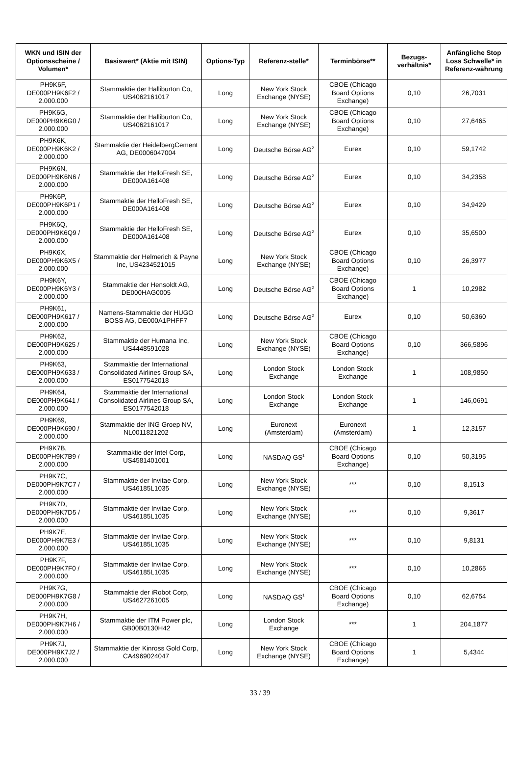| WKN und ISIN der Optionsscheine / Volumen* | Basiswert* (Aktie mit ISIN) | Options-Typ | Referenz-stelle* | Terminbörse** | Bezugs-verhältnis* | Anfängliche Stop Loss Schwelle* in Referenz-währung |
| --- | --- | --- | --- | --- | --- | --- |
| PH9K6F, DE000PH9K6F2 / 2.000.000 | Stammaktie der Halliburton Co, US4062161017 | Long | New York Stock Exchange (NYSE) | CBOE (Chicago Board Options Exchange) | 0,10 | 26,7031 |
| PH9K6G, DE000PH9K6G0 / 2.000.000 | Stammaktie der Halliburton Co, US4062161017 | Long | New York Stock Exchange (NYSE) | CBOE (Chicago Board Options Exchange) | 0,10 | 27,6465 |
| PH9K6K, DE000PH9K6K2 / 2.000.000 | Stammaktie der HeidelbergCement AG, DE0006047004 | Long | Deutsche Börse AG<sup>2</sup> | Eurex | 0,10 | 59,1742 |
| PH9K6N, DE000PH9K6N6 / 2.000.000 | Stammaktie der HelloFresh SE, DE000A161408 | Long | Deutsche Börse AG<sup>2</sup> | Eurex | 0,10 | 34,2358 |
| PH9K6P, DE000PH9K6P1 / 2.000.000 | Stammaktie der HelloFresh SE, DE000A161408 | Long | Deutsche Börse AG<sup>2</sup> | Eurex | 0,10 | 34,9429 |
| PH9K6Q, DE000PH9K6Q9 / 2.000.000 | Stammaktie der HelloFresh SE, DE000A161408 | Long | Deutsche Börse AG<sup>2</sup> | Eurex | 0,10 | 35,6500 |
| PH9K6X, DE000PH9K6X5 / 2.000.000 | Stammaktie der Helmerich & Payne Inc, US4234521015 | Long | New York Stock Exchange (NYSE) | CBOE (Chicago Board Options Exchange) | 0,10 | 26,3977 |
| PH9K6Y, DE000PH9K6Y3 / 2.000.000 | Stammaktie der Hensoldt AG, DE000HAG0005 | Long | Deutsche Börse AG<sup>2</sup> | CBOE (Chicago Board Options Exchange) | 1 | 10,2982 |
| PH9K61, DE000PH9K617 / 2.000.000 | Namens-Stammaktie der HUGO BOSS AG, DE000A1PHFF7 | Long | Deutsche Börse AG<sup>2</sup> | Eurex | 0,10 | 50,6360 |
| PH9K62, DE000PH9K625 / 2.000.000 | Stammaktie der Humana Inc, US4448591028 | Long | New York Stock Exchange (NYSE) | CBOE (Chicago Board Options Exchange) | 0,10 | 366,5896 |
| PH9K63, DE000PH9K633 / 2.000.000 | Stammaktie der International Consolidated Airlines Group SA, ES0177542018 | Long | London Stock Exchange | London Stock Exchange | 1 | 108,9850 |
| PH9K64, DE000PH9K641 / 2.000.000 | Stammaktie der International Consolidated Airlines Group SA, ES0177542018 | Long | London Stock Exchange | London Stock Exchange | 1 | 146,0691 |
| PH9K69, DE000PH9K690 / 2.000.000 | Stammaktie der ING Groep NV, NL0011821202 | Long | Euronext (Amsterdam) | Euronext (Amsterdam) | 1 | 12,3157 |
| PH9K7B, DE000PH9K7B9 / 2.000.000 | Stammaktie der Intel Corp, US4581401001 | Long | NASDAQ GS<sup>1</sup> | CBOE (Chicago Board Options Exchange) | 0,10 | 50,3195 |
| PH9K7C, DE000PH9K7C7 / 2.000.000 | Stammaktie der Invitae Corp, US46185L1035 | Long | New York Stock Exchange (NYSE) | *** | 0,10 | 8,1513 |
| PH9K7D, DE000PH9K7D5 / 2.000.000 | Stammaktie der Invitae Corp, US46185L1035 | Long | New York Stock Exchange (NYSE) | *** | 0,10 | 9,3617 |
| PH9K7E, DE000PH9K7E3 / 2.000.000 | Stammaktie der Invitae Corp, US46185L1035 | Long | New York Stock Exchange (NYSE) | *** | 0,10 | 9,8131 |
| PH9K7F, DE000PH9K7F0 / 2.000.000 | Stammaktie der Invitae Corp, US46185L1035 | Long | New York Stock Exchange (NYSE) | *** | 0,10 | 10,2865 |
| PH9K7G, DE000PH9K7G8 / 2.000.000 | Stammaktie der iRobot Corp, US4627261005 | Long | NASDAQ GS<sup>1</sup> | CBOE (Chicago Board Options Exchange) | 0,10 | 62,6754 |
| PH9K7H, DE000PH9K7H6 / 2.000.000 | Stammaktie der ITM Power plc, GB00B0130H42 | Long | London Stock Exchange | *** | 1 | 204,1877 |
| PH9K7J, DE000PH9K7J2 / 2.000.000 | Stammaktie der Kinross Gold Corp, CA4969024047 | Long | New York Stock Exchange (NYSE) | CBOE (Chicago Board Options Exchange) | 1 | 5,4344 |
33 / 39